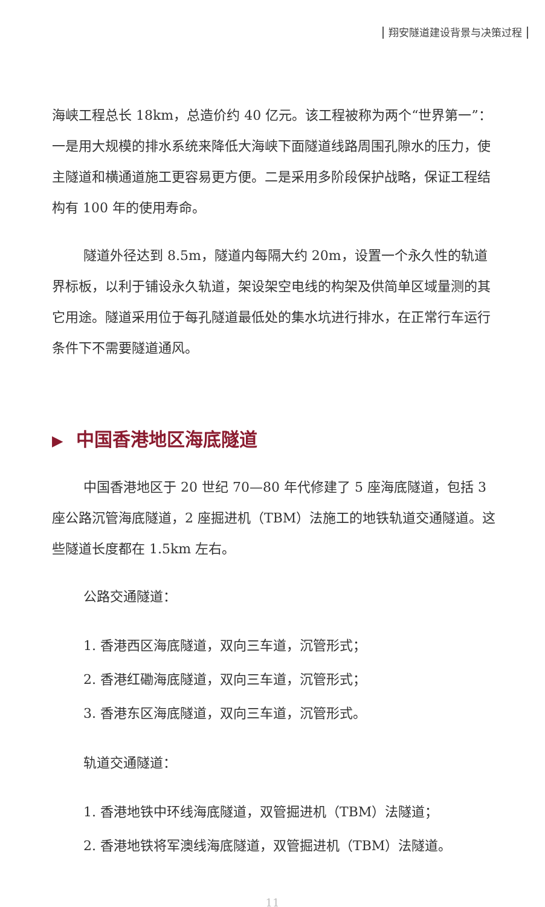翔安隧道建设背景与决策过程
海峡工程总长 18km，总造价约 40 亿元。该工程被称为两个“世界第一”：一是用大规模的排水系统来降低大海峡下面隧道线路周围孔隙水的压力，使主隧道和横通道施工更容易更方便。二是采用多阶段保护战略，保证工程结构有 100 年的使用寿命。
隧道外径达到 8.5m，隧道内每隔大约 20m，设置一个永久性的轨道界标板，以利于铺设永久轨道，架设架空电线的构架及供简单区域量测的其它用途。隧道采用位于每孔隧道最低处的集水坑进行排水，在正常行车运行条件下不需要隧道通风。
▶ 中国香港地区海底隧道
中国香港地区于 20 世纪 70—80 年代修建了 5 座海底隧道，包括 3 座公路沉管海底隧道，2 座掘进机（TBM）法施工的地铁轨道交通隧道。这些隧道长度都在 1.5km 左右。
公路交通隧道：
1. 香港西区海底隧道，双向三车道，沉管形式；
2. 香港红磡海底隧道，双向三车道，沉管形式；
3. 香港东区海底隧道，双向三车道，沉管形式。
轨道交通隧道：
1. 香港地铁中环线海底隧道，双管掘进机（TBM）法隧道；
2. 香港地铁将军澳线海底隧道，双管掘进机（TBM）法隧道。
11